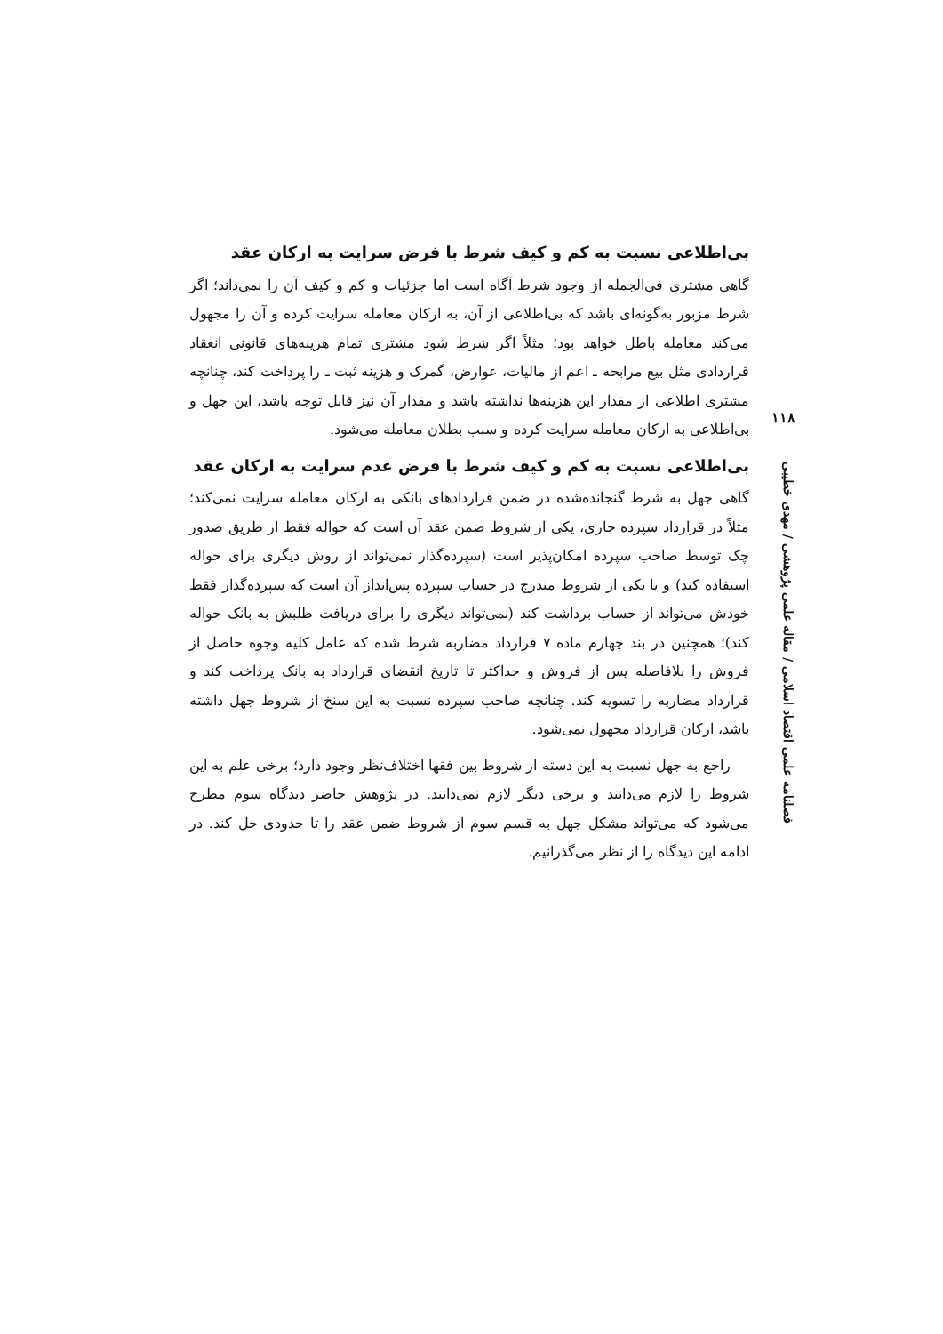بی‌اطلاعی نسبت به کم و کیف شرط با فرض سرایت به ارکان عقد
گاهی مشتری فی‌الجمله از وجود شرط آگاه است اما جزئیات و کم و کیف آن را نمی‌داند؛ اگر شرط مزبور به‌گونه‌ای باشد که بی‌اطلاعی از آن، به ارکان معامله سرایت کرده و آن را مجهول می‌کند معامله باطل خواهد بود؛ مثلاً اگر شرط شود مشتری تمام هزینه‌های قانونی انعقاد قراردادی مثل بیع مرابحه ـ اعم از مالیات، عوارض، گمرک و هزینه ثبت ـ را پرداخت کند، چنانچه مشتری اطلاعی از مقدار این هزینه‌ها نداشته باشد و مقدار آن نیز قابل توجه باشد، این جهل و بی‌اطلاعی به ارکان معامله سرایت کرده و سبب بطلان معامله می‌شود.
بی‌اطلاعی نسبت به کم و کیف شرط با فرض عدم سرایت به ارکان عقد
گاهی جهل به شرط گنجانده‌شده در ضمن قراردادهای بانکی به ارکان معامله سرایت نمی‌کند؛ مثلاً در قرارداد سپرده جاری، یکی از شروط ضمن عقد آن است که حواله فقط از طریق صدور چک توسط صاحب سپرده امکان‌پذیر است (سپرده‌گذار نمی‌تواند از روش دیگری برای حواله استفاده کند) و یا یکی از شروط مندرج در حساب سپرده پس‌انداز آن است که سپرده‌گذار فقط خودش می‌تواند از حساب برداشت کند (نمی‌تواند دیگری را برای دریافت طلبش به بانک حواله کند)؛ همچنین در بند چهارم ماده ۷ قرارداد مضاربه شرط شده که عامل کلیه وجوه حاصل از فروش را بلافاصله پس از فروش و حداکثر تا تاریخ انقضای قرارداد به بانک پرداخت کند و قرارداد مضاربه را تسویه کند. چنانچه صاحب سپرده نسبت به این سنخ از شروط جهل داشته باشد، ارکان قرارداد مجهول نمی‌شود.
راجع به جهل نسبت به این دسته از شروط بین فقها اختلاف‌نظر وجود دارد؛ برخی علم به این شروط را لازم می‌دانند و برخی دیگر لازم نمی‌دانند. در پژوهش حاضر دیدگاه سوم مطرح می‌شود که می‌تواند مشکل جهل به قسم سوم از شروط ضمن عقد را تا حدودی حل کند. در ادامه این دیدگاه را از نظر می‌گذرانیم.
۱۱۸
فصلنامه علمی اقتصاد اسلامی / مقاله علمی پژوهشی / مهدی خطیبی